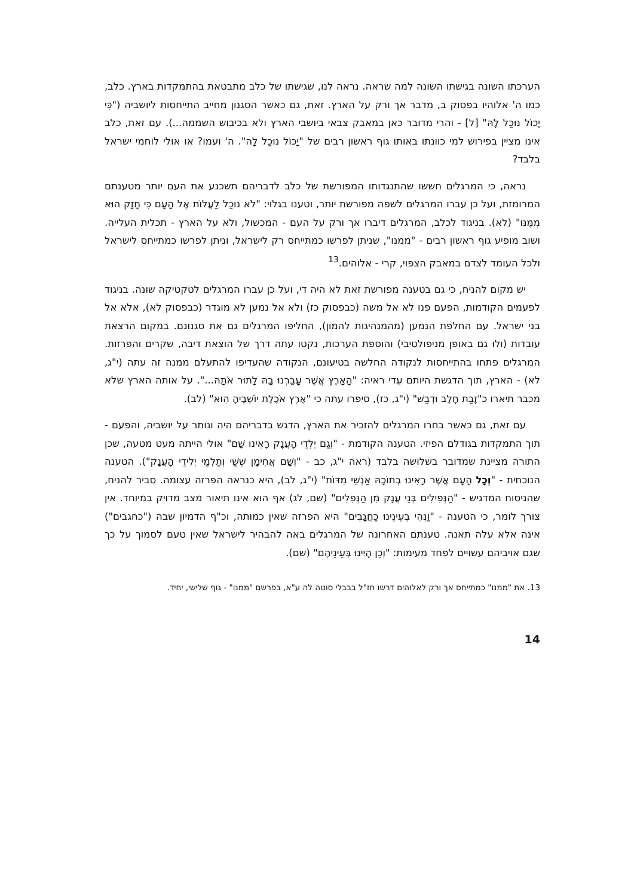הערכתו השונה בגישתו השונה למה שראה. נראה לנו, שגישתו של כלב מתבטאת בהתמקדות בארץ. כלב, כמו ה' אלוהיו בפסוק ב, מדבר אך ורק על הארץ. זאת, גם כאשר הסגנון מחייב התייחסות ליושביה ("כִּי יָכוֹל נוּכַל לָהּ" [ל] - והרי מדובר כאן במאבק צבאי ביושבי הארץ ולא בכיבוש השממה...). עם זאת, כלב אינו מציין בפירוש למי כוונתו באותו גוף ראשון רבים של "יָכוֹל נוּכַל לָהּ". ה' ועמו? או אולי לוחמי ישראל בלבד?
נראה, כי המרגלים חששו שהתנגדותו המפורשת של כלב לדבריהם תשכנע את העם יותר מטענתם המרומזת, ועל כן עברו המרגלים לשפה מפורשת יותר, וטענו בגלוי: "לֹא נוּכַל לַעֲלוֹת אֶל הָעָם כִּי חָזָק הוּא מִמֶּנּוּ" (לא). בניגוד לכלב, המרגלים דיברו אך ורק על העם - המכשול, ולא על הארץ - תכלית העלייה. ושוב מופיע גוף ראשון רבים - "ממנו", שניתן לפרשו כמתייחס רק לישראל, וניתן לפרשו כמתייחס לישראל ולכל העומד לצדם במאבק הצפוי, קרי - אלוהים.<sup>13</sup>
יש מקום להניח, כי גם בטענה מפורשת זאת לא היה די, ועל כן עברו המרגלים לטקטיקה שונה. בניגוד לפעמים הקודמות, הפעם פנו לא אל משה (כבפסוק כז) ולא אל נמען לא מוגדר (כבפסוק לא), אלא אל בני ישראל. עם החלפת הנמען (מהמנהיגות להמון), החליפו המרגלים גם את סגנונם. במקום הרצאת עובדות (ולוּ גם באופן מניפולטיבי) והוספת הערכות, נקטו עתה דרך של הוצאת דיבה, שקרים והפרזות. המרגלים פתחו בהתייחסות לנקודה החלשה בטיעונם, הנקודה שהעדיפו להתעלם ממנה זה עתה (י"ג, לא) - הארץ, תוך הדגשת היותם עֵדי ראיה: "הָאָרֶץ אֲשֶׁר עָבַרְנוּ בָהּ לָתוּר אֹתָהּ...". על אותה הארץ שלא מכבר תיארו כ"זָבַת חָלָב וּדְבַשׁ" (י"ג, כז), סיפרו עתה כי "אֶרֶץ אֹכֶלֶת יוֹשְׁבֶיהָ הִוא" (לב).
עם זאת, גם כאשר בחרו המרגלים להזכיר את הארץ, הדגש בדבריהם היה ונותר על יושביה, והפעם - תוך התמקדות בגודלם הפיזי. הטענה הקודמת - "וְגַם יְלִדֵי הָעֲנָק רָאִינוּ שָׁם" אולי הייתה מעט מטעה, שכן התורה מציינת שמדובר בשלושה בלבד (ראה י"ג, כב - "וְשָׁם אֲחִימָן שֵׁשַׁי וְתַלְמַי יְלִידֵי הָעֲנָק"). הטענה הנוכחית - "וְכָל הָעָם אֲשֶׁר רָאִינוּ בְתוֹכָהּ אַנְשֵׁי מִדּוֹת" (י"ג, לב), היא כנראה הפרזה עצומה. סביר להניח, שהניסוח המדגיש - "הַנְּפִילִים בְּנֵי עֲנָק מִן הַנְּפִלִים" (שם, לג) אף הוא אינו תיאור מצב מדויק במיוחד. אין צורך לומר, כי הטענה - "וַנְּהִי בְעֵינֵינוּ כַּחֲגָבִים" היא הפרזה שאין כמותה, וכ"ף הדמיון שבה ("כחגבים") אינה אלא עלה תאנה. טענתם האחרונה של המרגלים באה להבהיר לישראל שאין טעם לסמוך על כך שגם אויביהם עשויים לפחד מעימות: "וְכֵן הָיִינוּ בְּעֵינֵיהֶם" (שם).
13. את "ממנו" כמתייחס אך ורק לאלוהים דרשו חז"ל בבבלי סוטה לה ע"א, בפרשם "ממנו" - גוף שלישי, יחיד.
14